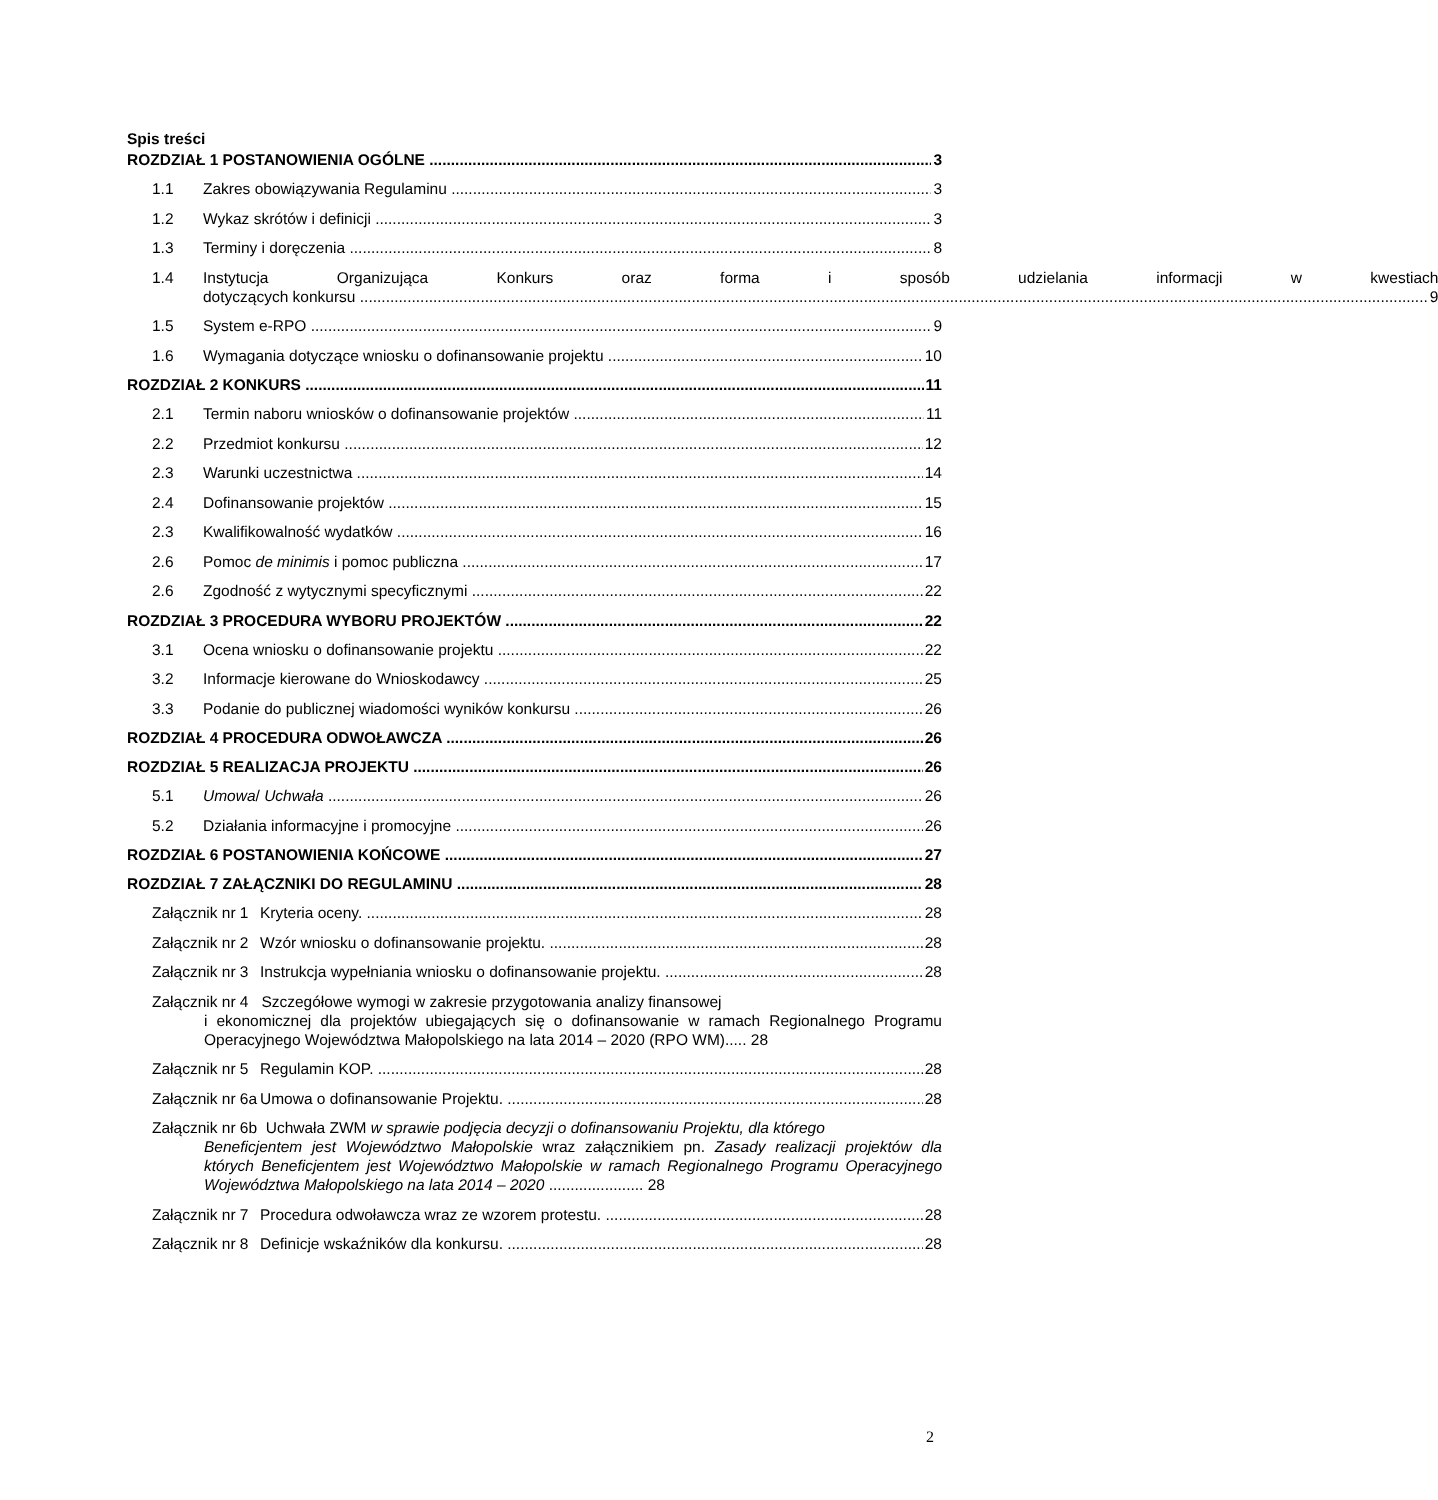Spis treści
ROZDZIAŁ 1 POSTANOWIENIA OGÓLNE 3
1.1 Zakres obowiązywania Regulaminu 3
1.2 Wykaz skrótów i definicji 3
1.3 Terminy i doręczenia 8
1.4 Instytucja Organizująca Konkurs oraz forma i sposób udzielania informacji w kwestiach
dotyczących konkursu 9
1.5 System e-RPO 9
1.6 Wymagania dotyczące wniosku o dofinansowanie projektu 10
ROZDZIAŁ 2 KONKURS 11
2.1 Termin naboru wniosków o dofinansowanie projektów 11
2.2 Przedmiot konkursu 12
2.3 Warunki uczestnictwa 14
2.4 Dofinansowanie projektów 15
2.3 Kwalifikowalność wydatków 16
2.6 Pomoc de minimis i pomoc publiczna 17
2.6 Zgodność z wytycznymi specyficznymi 22
ROZDZIAŁ 3 PROCEDURA WYBORU PROJEKTÓW 22
3.1 Ocena wniosku o dofinansowanie projektu 22
3.2 Informacje kierowane do Wnioskodawcy 25
3.3 Podanie do publicznej wiadomości wyników konkursu 26
ROZDZIAŁ 4 PROCEDURA ODWOŁAWCZA 26
ROZDZIAŁ 5 REALIZACJA PROJEKTU 26
5.1 Umowa/ Uchwała 26
5.2 Działania informacyjne i promocyjne 26
ROZDZIAŁ 6 POSTANOWIENIA KOŃCOWE 27
ROZDZIAŁ 7 ZAŁĄCZNIKI DO REGULAMINU 28
Załącznik nr 1 Kryteria oceny. 28
Załącznik nr 2 Wzór wniosku o dofinansowanie projektu. 28
Załącznik nr 3 Instrukcja wypełniania wniosku o dofinansowanie projektu. 28
Załącznik nr 4 Szczegółowe wymogi w zakresie przygotowania analizy finansowej
i ekonomicznej dla projektów ubiegających się o dofinansowanie w ramach Regionalnego Programu Operacyjnego Województwa Małopolskiego na lata 2014 – 2020 (RPO WM)..... 28
Załącznik nr 5 Regulamin KOP. 28
Załącznik nr 6a Umowa o dofinansowanie Projektu. 28
Załącznik nr 6b Uchwała ZWM w sprawie podjęcia decyzji o dofinansowaniu Projektu, dla którego
Beneficjentem jest Województwo Małopolskie wraz załącznikiem pn. Zasady realizacji projektów dla których Beneficjentem jest Województwo Małopolskie w ramach Regionalnego Programu Operacyjnego Województwa Małopolskiego na lata 2014 – 2020 ...................... 28
Załącznik nr 7 Procedura odwoławcza wraz ze wzorem protestu. 28
Załącznik nr 8 Definicje wskaźników dla konkursu. 28
2